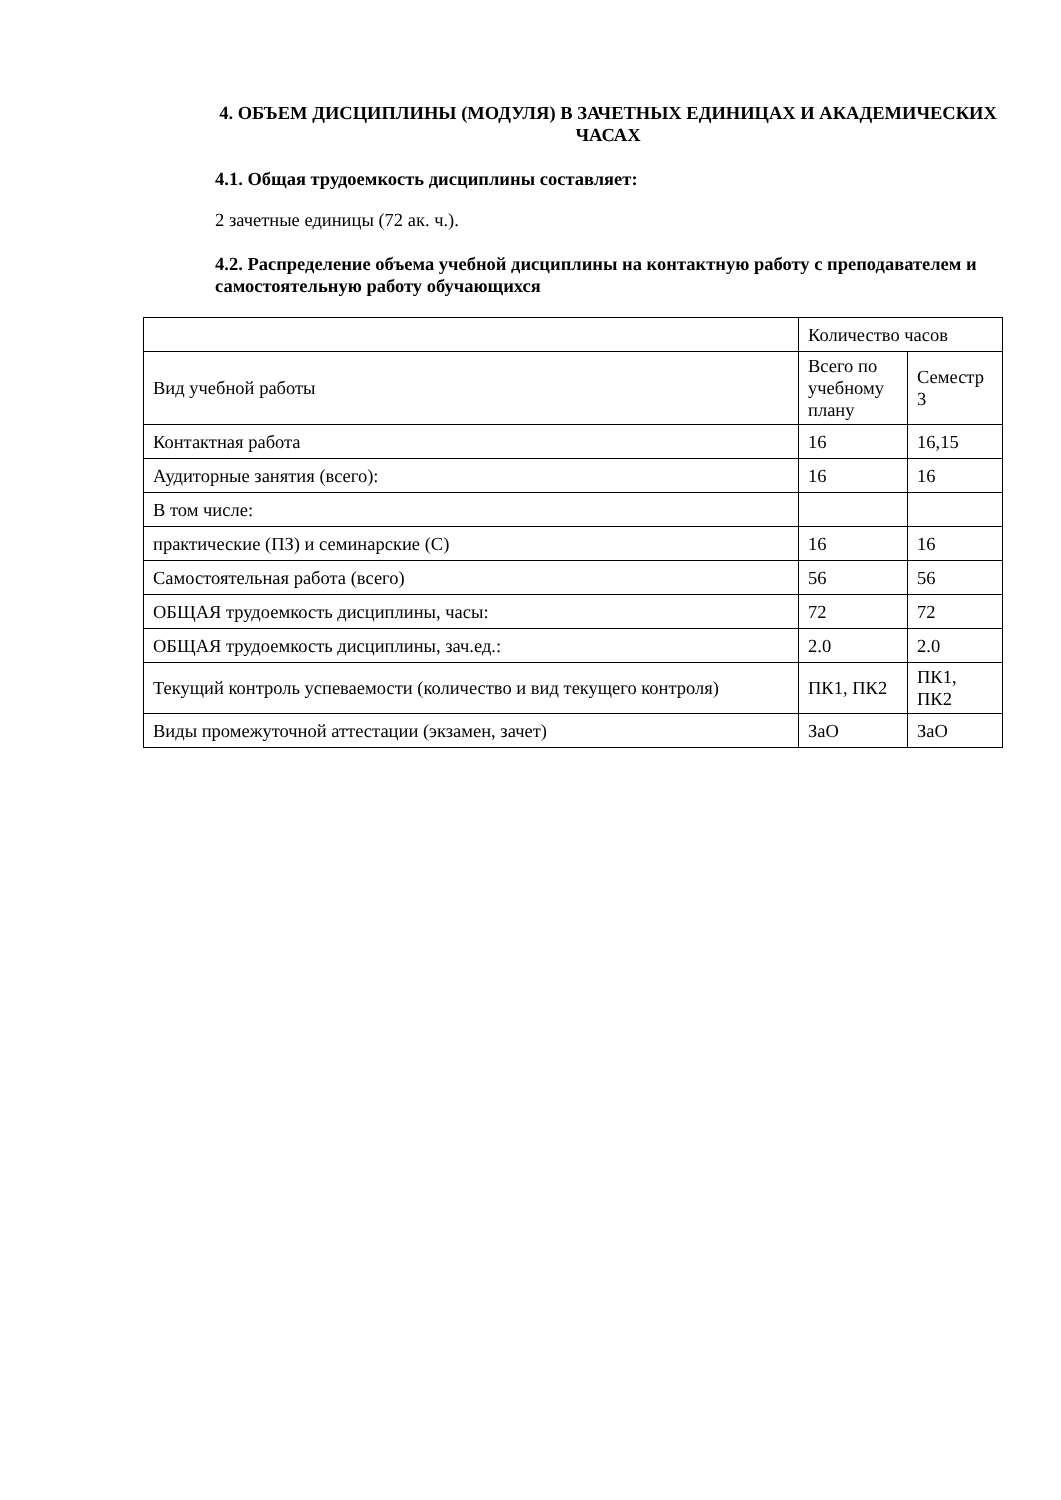4. ОБЪЕМ ДИСЦИПЛИНЫ (МОДУЛЯ) В ЗАЧЕТНЫХ ЕДИНИЦАХ И АКАДЕМИЧЕСКИХ ЧАСАХ
4.1. Общая трудоемкость дисциплины составляет:
2 зачетные единицы (72 ак. ч.).
4.2. Распределение объема учебной дисциплины на контактную работу с преподавателем и самостоятельную работу обучающихся
| | Количество часов | |
| Вид учебной работы | Всего по учебному плану | Семестр 3 |
| Контактная работа | 16 | 16,15 |
| Аудиторные занятия (всего): | 16 | 16 |
| В том числе: | | |
| практические (ПЗ) и семинарские (С) | 16 | 16 |
| Самостоятельная работа (всего) | 56 | 56 |
| ОБЩАЯ трудоемкость дисциплины, часы: | 72 | 72 |
| ОБЩАЯ трудоемкость дисциплины, зач.ед.: | 2.0 | 2.0 |
| Текущий контроль успеваемости (количество и вид текущего контроля) | ПК1, ПК2 | ПК1, ПК2 |
| Виды промежуточной аттестации (экзамен, зачет) | ЗаО | ЗаО |